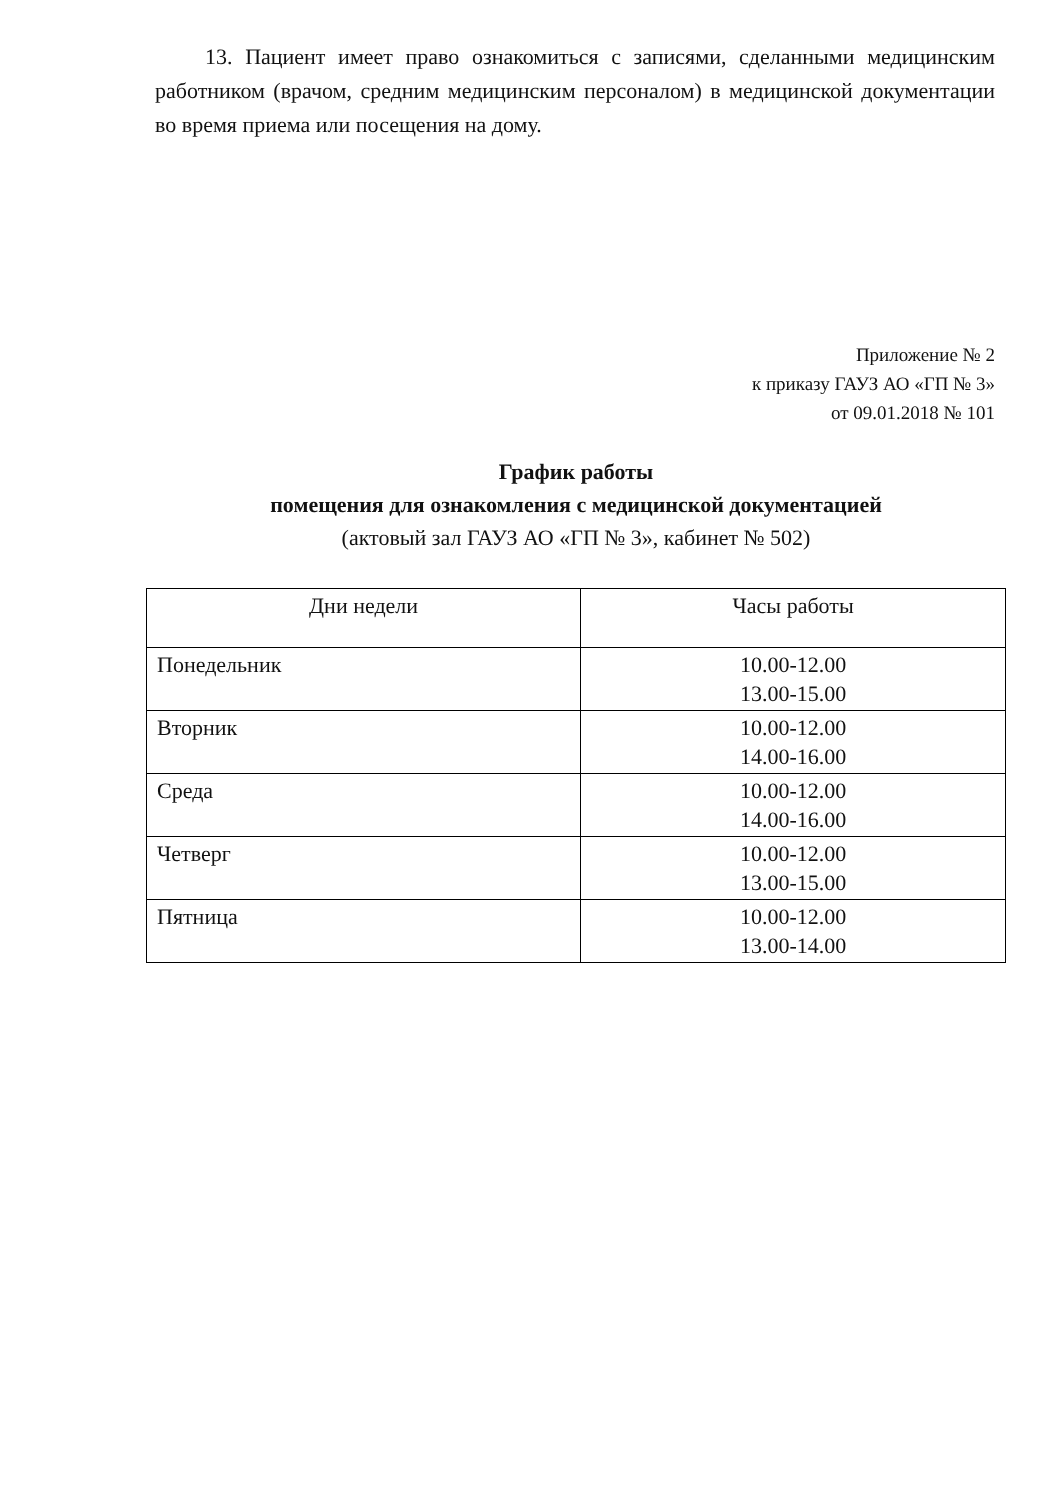13. Пациент имеет право ознакомиться с записями, сделанными медицинским работником (врачом, средним медицинским персоналом) в медицинской документации во время приема или посещения на дому.
Приложение № 2
к приказу ГАУЗ АО «ГП № 3»
от 09.01.2018 № 101
График работы
помещения для ознакомления с медицинской документацией
(актовый зал ГАУЗ АО «ГП № 3», кабинет № 502)
| Дни недели | Часы работы |
| --- | --- |
| Понедельник | 10.00-12.00 13.00-15.00 |
| Вторник | 10.00-12.00 14.00-16.00 |
| Среда | 10.00-12.00 14.00-16.00 |
| Четверг | 10.00-12.00 13.00-15.00 |
| Пятница | 10.00-12.00 13.00-14.00 |